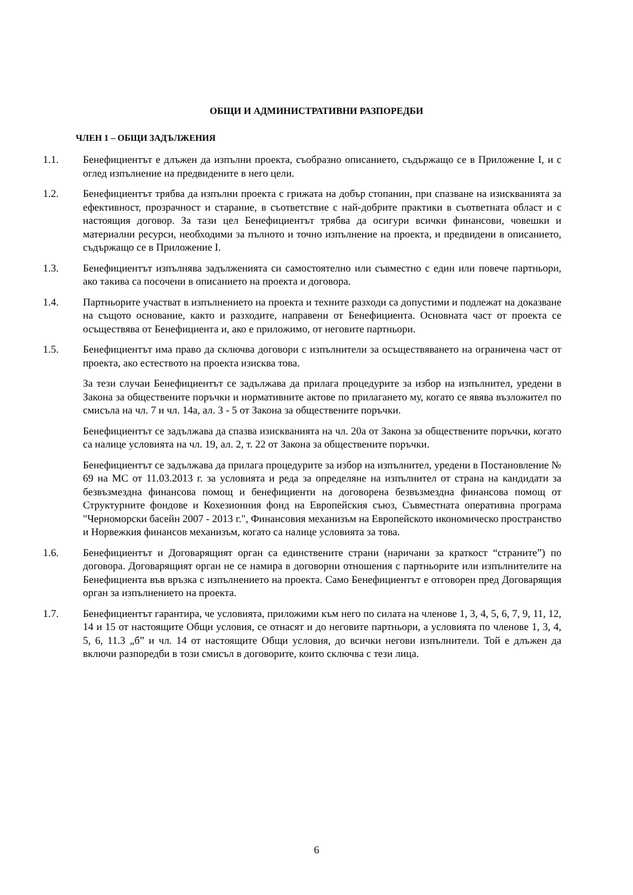ОБЩИ И АДМИНИСТРАТИВНИ РАЗПОРЕДБИ
ЧЛЕН 1 – ОБЩИ ЗАДЪЛЖЕНИЯ
1.1. Бенефициентът е длъжен да изпълни проекта, съобразно описанието, съдържащо се в Приложение I, и с оглед изпълнение на предвидените в него цели.
1.2. Бенефициентът трябва да изпълни проекта с грижата на добър стопанин, при спазване на изискванията за ефективност, прозрачност и старание, в съответствие с най-добрите практики в съответната област и с настоящия договор. За тази цел Бенефициентът трябва да осигури всички финансови, човешки и материални ресурси, необходими за пълното и точно изпълнение на проекта, и предвидени в описанието, съдържащо се в Приложение I.
1.3. Бенефициентът изпълнява задълженията си самостоятелно или съвместно с един или повече партньори, ако такива са посочени в описанието на проекта и договора.
1.4. Партньорите участват в изпълнението на проекта и техните разходи са допустими и подлежат на доказване на същото основание, както и разходите, направени от Бенефициента. Основната част от проекта се осъществява от Бенефициента и, ако е приложимо, от неговите партньори.
1.5. Бенефициентът има право да сключва договори с изпълнители за осъществяването на ограничена част от проекта, ако естеството на проекта изисква това.
За тези случаи Бенефициентът се задължава да прилага процедурите за избор на изпълнител, уредени в Закона за обществените поръчки и нормативните актове по прилагането му, когато се явява възложител по смисъла на чл. 7 и чл. 14а, ал. 3 - 5 от Закона за обществените поръчки.
Бенефициентът се задължава да спазва изискванията на чл. 20а от Закона за обществените поръчки, когато са налице условията на чл. 19, ал. 2, т. 22 от Закона за обществените поръчки.
Бенефициентът се задължава да прилага процедурите за избор на изпълнител, уредени в Постановление № 69 на МС от 11.03.2013 г. за условията и реда за определяне на изпълнител от страна на кандидати за безвъзмездна финансова помощ и бенефициенти на договорена безвъзмездна финансова помощ от Структурните фондове и Кохезионния фонд на Европейския съюз, Съвместната оперативна програма "Черноморски басейн 2007 - 2013 г.", Финансовия механизъм на Европейското икономическо пространство и Норвежкия финансов механизъм, когато са налице условията за това.
1.6. Бенефициентът и Договарящият орган са единствените страни (наричани за краткост “страните”) по договора. Договарящият орган не се намира в договорни отношения с партньорите или изпълнителите на Бенефициента във връзка с изпълнението на проекта. Само Бенефициентът е отговорен пред Договарящия орган за изпълнението на проекта.
1.7. Бенефициентът гарантира, че условията, приложими към него по силата на членове 1, 3, 4, 5, 6, 7, 9, 11, 12, 14 и 15 от настоящите Общи условия, се отнасят и до неговите партньори, а условията по членове 1, 3, 4, 5, 6, 11.3 „б” и чл. 14 от настоящите Общи условия, до всички негови изпълнители. Той е длъжен да включи разпоредби в този смисъл в договорите, които сключва с тези лица.
6